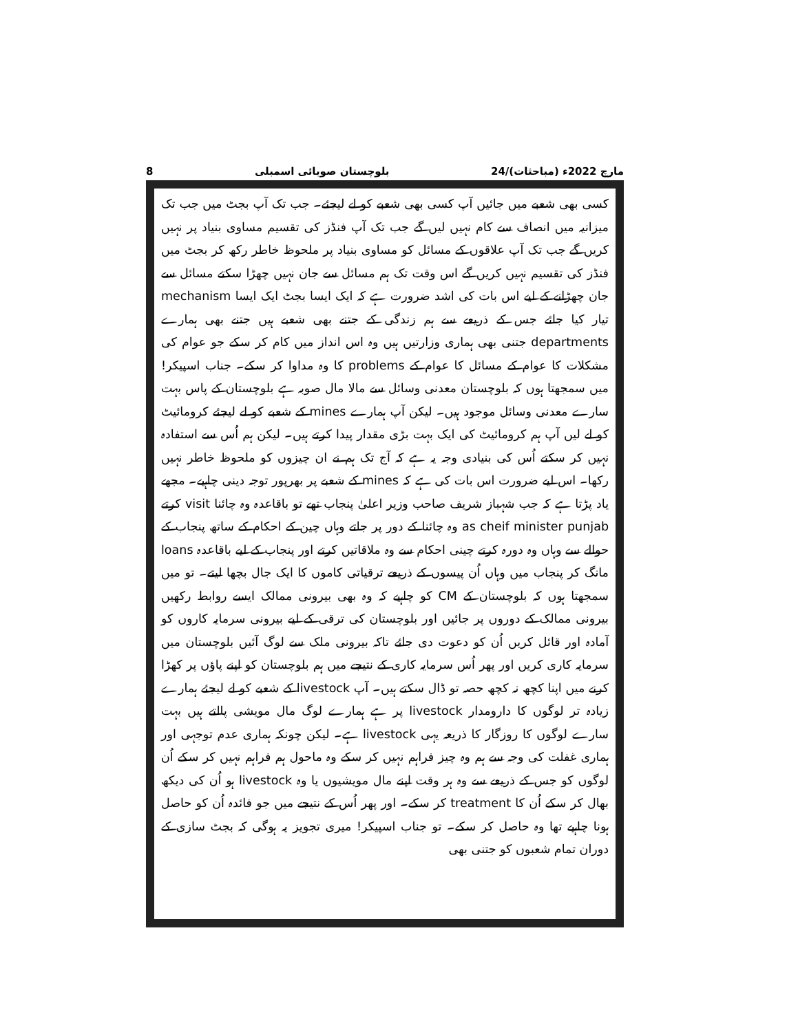8 بلوچستان صوبائی اسمبلی 24/مارچ 2022ء (مباحثات)
کسی بھی شعبے میں جائیں آپ کسی بھی شعبے کو لے لیجئے۔ جب تک آپ بجٹ میں جب تک میزانیہ میں انصاف سے کام نہیں لیں گے جب تک آپ فنڈز کی تقسیم مساوی بنیاد پر نہیں کریں گے جب تک آپ علاقوں کے مسائل کو مساوی بنیاد پر ملحوظ خاطر رکھ کر بجٹ میں فنڈز کی تقسیم نہیں کریں گے اس وقت تک ہم مسائل سے جان نہیں چھڑا سکتے مسائل سے جان چھڑانے کے لیے اس بات کی اشد ضرورت ہے کہ ایک ایسا بجٹ ایک ایسا mechanism تیار کیا جائے جس کے ذریعے سے ہم زندگی کے جتنے بھی شعبے ہیں جتنے بھی ہمارے departments جتنی بھی ہماری وزارتیں ہیں وہ اس انداز میں کام کر سکے جو عوام کی مشکلات کا عوام کے مسائل کا عوام کے problems کا وہ مداوا کر سکے۔ جناب اسپیکر! میں سمجھتا ہوں کہ بلوچستان معدنی وسائل سے مالا مال صوبہ ہے بلوچستان کے پاس بہت سارے معدنی وسائل موجود ہیں۔ لیکن آپ ہمارے mines کے شعبے کو لے لیجئے کرومائیٹ کو لے لیں آپ ہم کرومائیٹ کی ایک بہت بڑی مقدار پیدا کرتے ہیں۔ لیکن ہم اُس سے استفادہ نہیں کر سکتے اُس کی بنیادی وجہ یہ ہے کہ آج تک ہم نے ان چیزوں کو ملحوظ خاطر نہیں رکھا۔ اس لیے ضرورت اس بات کی ہے کہ mines کے شعبے پر بھرپور توجہ دینی چاہیے۔ مجھے یاد پڑتا ہے کہ جب شہباز شریف صاحب وزیر اعلیٰ پنجاب تھے تو باقاعدہ وہ چائنا visit کرتے as cheif minister punjab وہ چائنا کے دور پر جاتے وہاں چین کے احکام کے ساتھ پنجاب کے حوالے سے وہاں وہ دورہ کرتے چینی احکام سے وہ ملاقاتیں کرتے اور پنجاب کے لیے باقاعدہ loans مانگ کر پنجاب میں وہاں اُن پیسوں کے ذریعے ترقیاتی کاموں کا ایک جال بچھا لیتے۔ تو میں سمجھتا ہوں کہ بلوچستان کے CM کو چاہیے کہ وہ بھی بیرونی ممالک ایسے روابط رکھیں بیرونی ممالک کے دوروں پر جائیں اور بلوچستان کی ترقی کے لیے بیرونی سرمایہ کاروں کو آمادہ اور قائل کریں اُن کو دعوت دی جائے تاکہ بیرونی ملک سے لوگ آئیں بلوچستان میں سرمایہ کاری کریں اور پھر اُس سرمایہ کاری کے نتیجے میں ہم بلوچستان کو اپنے پاؤں پر کھڑا کرنے میں اپنا کچھ نہ کچھ حصہ تو ڈال سکتے ہیں۔ آپ livestock کے شعبے کو لے لیجئے ہمارے زیادہ تر لوگوں کا دارومدار livestock پر ہے ہمارے لوگ مال مویشی پالتے ہیں بہت سارے لوگوں کا روزگار کا ذریعہ یہی livestock ہے۔ لیکن چونکہ ہماری عدم توجہی اور ہماری غفلت کی وجہ سے ہم وہ چیز فراہم نہیں کر سکے وہ ماحول ہم فراہم نہیں کر سکے اُن لوگوں کو جس کے ذریعے سے وہ ہر وقت اپنے مال مویشیوں یا وہ livestock ہو اُن کی دیکھ بھال کر سکے اُن کا treatment کر سکے۔ اور پھر اُس کے نتیجے میں جو فائدہ اُن کو حاصل ہونا چاہیے تھا وہ حاصل کر سکے۔ تو جناب اسپیکر! میری تجویز یہ ہوگی کہ بجٹ سازی کے دوران تمام شعبوں کو جتنی بھی